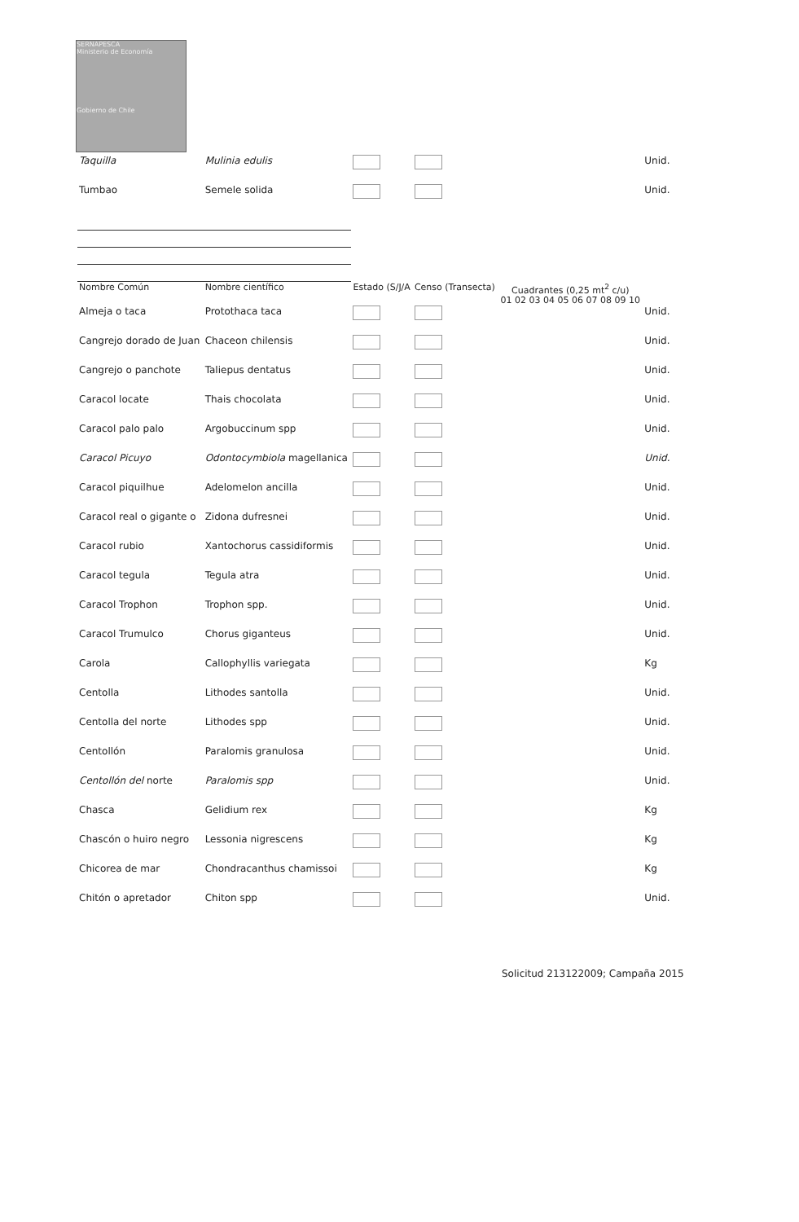SERNAPESCA
Ministerio de Economía
Gobierno de Chile
| Taquilla | Mulinia edulis | | | | Unid. |
| Tumbao | Semele solida | | | | Unid. |
| Nombre Común | Nombre científico | Estado (S/J/A | Censo (Transecta) | Cuadrantes (0,25 mt<sup>2</sup> c/u) 01 02 03 04 05 06 07 08 09 10 | |
| Almeja o taca | Protothaca taca | | | | Unid. |
| Cangrejo dorado de Juan | Chaceon chilensis | | | | Unid. |
| Cangrejo o panchote | Taliepus dentatus | | | | Unid. |
| Caracol locate | Thais chocolata | | | | Unid. |
| Caracol palo palo | Argobuccinum spp | | | | Unid. |
| Caracol Picuyo | Odontocymbiola magellanica | | | | Unid. |
| Caracol piquilhue | Adelomelon ancilla | | | | Unid. |
| Caracol real o gigante o | Zidona dufresnei | | | | Unid. |
| Caracol rubio | Xantochorus cassidiformis | | | | Unid. |
| Caracol tegula | Tegula atra | | | | Unid. |
| Caracol Trophon | Trophon spp. | | | | Unid. |
| Caracol Trumulco | Chorus giganteus | | | | Unid. |
| Carola | Callophyllis variegata | | | | Kg |
| Centolla | Lithodes santolla | | | | Unid. |
| Centolla del norte | Lithodes spp | | | | Unid. |
| Centollón | Paralomis granulosa | | | | Unid. |
| Centollón del norte | Paralomis spp | | | | Unid. |
| Chasca | Gelidium rex | | | | Kg |
| Chascón o huiro negro | Lessonia nigrescens | | | | Kg |
| Chicorea de mar | Chondracanthus chamissoi | | | | Kg |
| Chitón o apretador | Chiton spp | | | | Unid. |
Solicitud 213122009; Campaña 2015